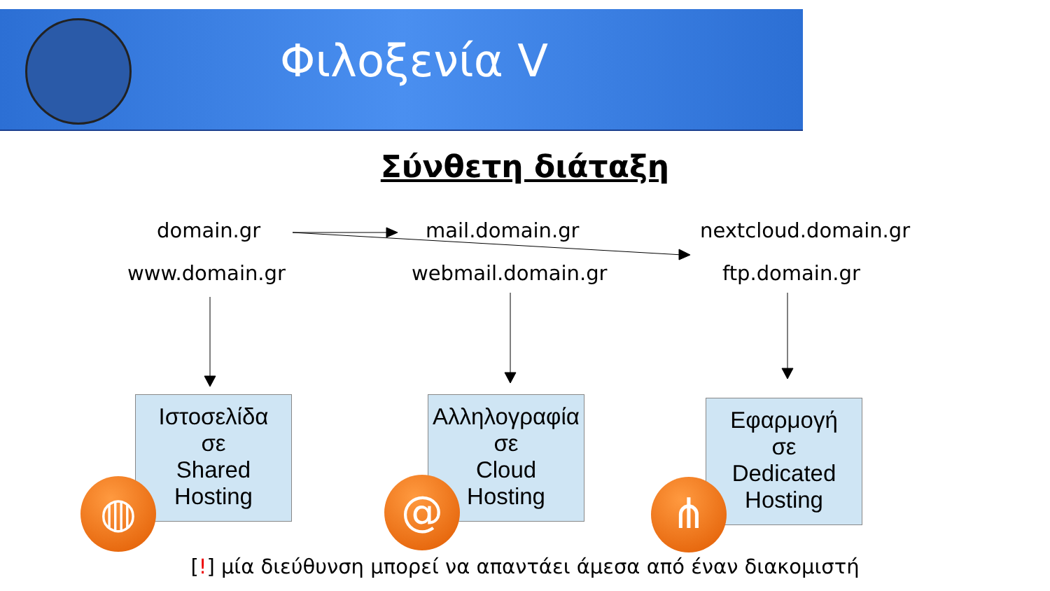Φιλοξενία V
Σύνθετη διάταξη
domain.gr mail.domain.gr nextcloud.domain.gr
www.domain.gr webmail.domain.gr ftp.domain.gr
Ιστοσελίδα
σε
Shared
Hosting
Αλληλογραφία
σε
Cloud
Hosting
Εφαρμογή
σε
Dedicated
Hosting
◍ @ ⋔
[!] μία διεύθυνση μπορεί να απαντάει άμεσα από έναν διακομιστή